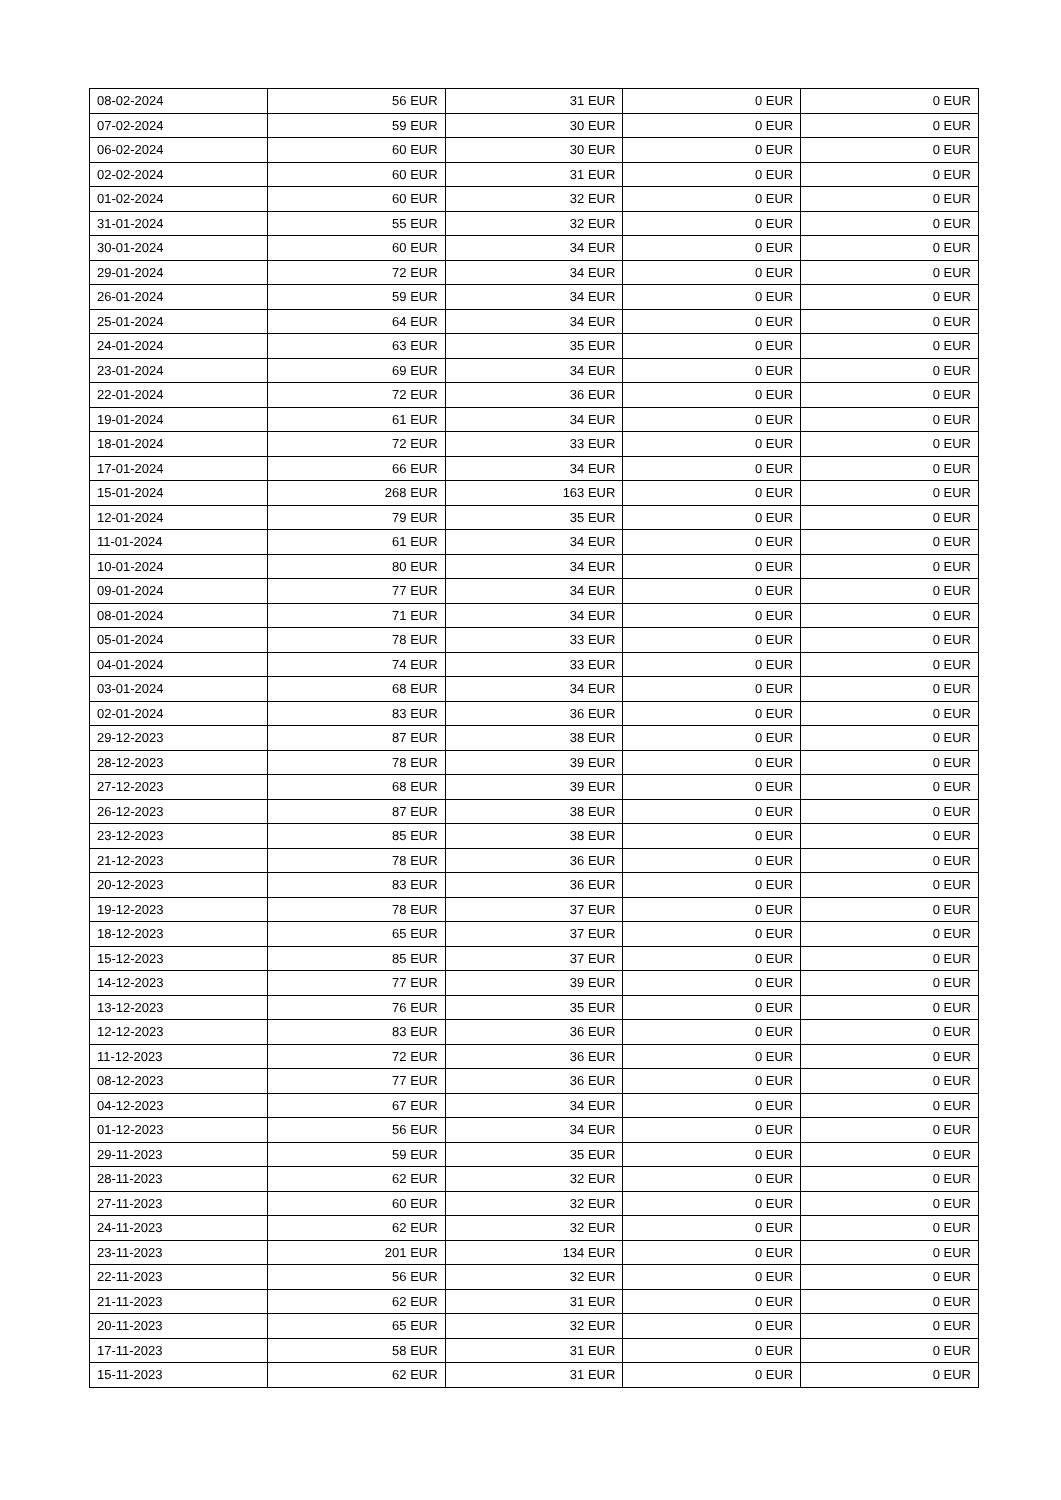| 08-02-2024 | 56 EUR | 31 EUR | 0 EUR | 0 EUR |
| 07-02-2024 | 59 EUR | 30 EUR | 0 EUR | 0 EUR |
| 06-02-2024 | 60 EUR | 30 EUR | 0 EUR | 0 EUR |
| 02-02-2024 | 60 EUR | 31 EUR | 0 EUR | 0 EUR |
| 01-02-2024 | 60 EUR | 32 EUR | 0 EUR | 0 EUR |
| 31-01-2024 | 55 EUR | 32 EUR | 0 EUR | 0 EUR |
| 30-01-2024 | 60 EUR | 34 EUR | 0 EUR | 0 EUR |
| 29-01-2024 | 72 EUR | 34 EUR | 0 EUR | 0 EUR |
| 26-01-2024 | 59 EUR | 34 EUR | 0 EUR | 0 EUR |
| 25-01-2024 | 64 EUR | 34 EUR | 0 EUR | 0 EUR |
| 24-01-2024 | 63 EUR | 35 EUR | 0 EUR | 0 EUR |
| 23-01-2024 | 69 EUR | 34 EUR | 0 EUR | 0 EUR |
| 22-01-2024 | 72 EUR | 36 EUR | 0 EUR | 0 EUR |
| 19-01-2024 | 61 EUR | 34 EUR | 0 EUR | 0 EUR |
| 18-01-2024 | 72 EUR | 33 EUR | 0 EUR | 0 EUR |
| 17-01-2024 | 66 EUR | 34 EUR | 0 EUR | 0 EUR |
| 15-01-2024 | 268 EUR | 163 EUR | 0 EUR | 0 EUR |
| 12-01-2024 | 79 EUR | 35 EUR | 0 EUR | 0 EUR |
| 11-01-2024 | 61 EUR | 34 EUR | 0 EUR | 0 EUR |
| 10-01-2024 | 80 EUR | 34 EUR | 0 EUR | 0 EUR |
| 09-01-2024 | 77 EUR | 34 EUR | 0 EUR | 0 EUR |
| 08-01-2024 | 71 EUR | 34 EUR | 0 EUR | 0 EUR |
| 05-01-2024 | 78 EUR | 33 EUR | 0 EUR | 0 EUR |
| 04-01-2024 | 74 EUR | 33 EUR | 0 EUR | 0 EUR |
| 03-01-2024 | 68 EUR | 34 EUR | 0 EUR | 0 EUR |
| 02-01-2024 | 83 EUR | 36 EUR | 0 EUR | 0 EUR |
| 29-12-2023 | 87 EUR | 38 EUR | 0 EUR | 0 EUR |
| 28-12-2023 | 78 EUR | 39 EUR | 0 EUR | 0 EUR |
| 27-12-2023 | 68 EUR | 39 EUR | 0 EUR | 0 EUR |
| 26-12-2023 | 87 EUR | 38 EUR | 0 EUR | 0 EUR |
| 23-12-2023 | 85 EUR | 38 EUR | 0 EUR | 0 EUR |
| 21-12-2023 | 78 EUR | 36 EUR | 0 EUR | 0 EUR |
| 20-12-2023 | 83 EUR | 36 EUR | 0 EUR | 0 EUR |
| 19-12-2023 | 78 EUR | 37 EUR | 0 EUR | 0 EUR |
| 18-12-2023 | 65 EUR | 37 EUR | 0 EUR | 0 EUR |
| 15-12-2023 | 85 EUR | 37 EUR | 0 EUR | 0 EUR |
| 14-12-2023 | 77 EUR | 39 EUR | 0 EUR | 0 EUR |
| 13-12-2023 | 76 EUR | 35 EUR | 0 EUR | 0 EUR |
| 12-12-2023 | 83 EUR | 36 EUR | 0 EUR | 0 EUR |
| 11-12-2023 | 72 EUR | 36 EUR | 0 EUR | 0 EUR |
| 08-12-2023 | 77 EUR | 36 EUR | 0 EUR | 0 EUR |
| 04-12-2023 | 67 EUR | 34 EUR | 0 EUR | 0 EUR |
| 01-12-2023 | 56 EUR | 34 EUR | 0 EUR | 0 EUR |
| 29-11-2023 | 59 EUR | 35 EUR | 0 EUR | 0 EUR |
| 28-11-2023 | 62 EUR | 32 EUR | 0 EUR | 0 EUR |
| 27-11-2023 | 60 EUR | 32 EUR | 0 EUR | 0 EUR |
| 24-11-2023 | 62 EUR | 32 EUR | 0 EUR | 0 EUR |
| 23-11-2023 | 201 EUR | 134 EUR | 0 EUR | 0 EUR |
| 22-11-2023 | 56 EUR | 32 EUR | 0 EUR | 0 EUR |
| 21-11-2023 | 62 EUR | 31 EUR | 0 EUR | 0 EUR |
| 20-11-2023 | 65 EUR | 32 EUR | 0 EUR | 0 EUR |
| 17-11-2023 | 58 EUR | 31 EUR | 0 EUR | 0 EUR |
| 15-11-2023 | 62 EUR | 31 EUR | 0 EUR | 0 EUR |